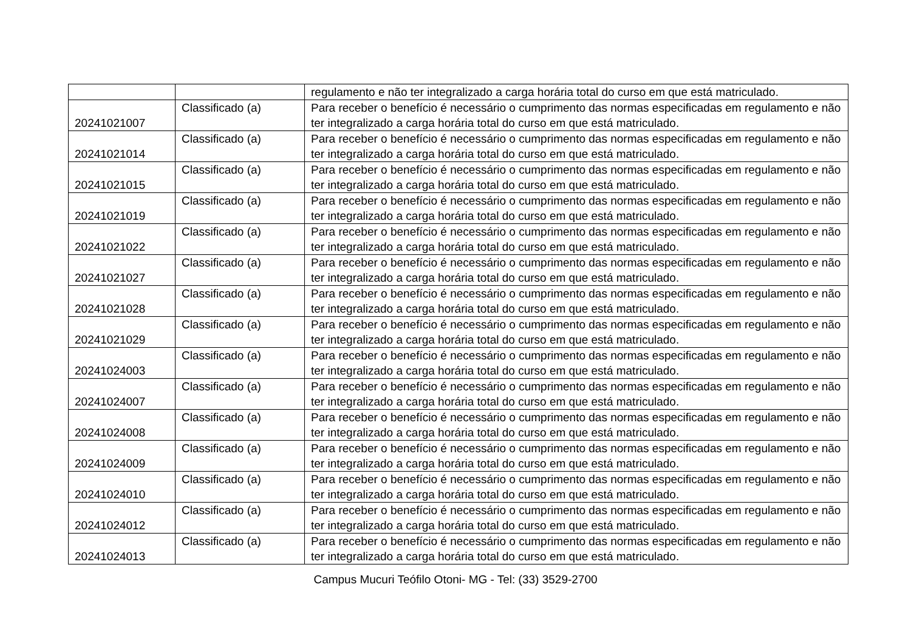| | | regulamento e não ter integralizado a carga horária total do curso em que está matriculado. |
| 20241021007 | Classificado (a) | Para receber o benefício é necessário o cumprimento das normas especificadas em regulamento e não ter integralizado a carga horária total do curso em que está matriculado. |
| 20241021014 | Classificado (a) | Para receber o benefício é necessário o cumprimento das normas especificadas em regulamento e não ter integralizado a carga horária total do curso em que está matriculado. |
| 20241021015 | Classificado (a) | Para receber o benefício é necessário o cumprimento das normas especificadas em regulamento e não ter integralizado a carga horária total do curso em que está matriculado. |
| 20241021019 | Classificado (a) | Para receber o benefício é necessário o cumprimento das normas especificadas em regulamento e não ter integralizado a carga horária total do curso em que está matriculado. |
| 20241021022 | Classificado (a) | Para receber o benefício é necessário o cumprimento das normas especificadas em regulamento e não ter integralizado a carga horária total do curso em que está matriculado. |
| 20241021027 | Classificado (a) | Para receber o benefício é necessário o cumprimento das normas especificadas em regulamento e não ter integralizado a carga horária total do curso em que está matriculado. |
| 20241021028 | Classificado (a) | Para receber o benefício é necessário o cumprimento das normas especificadas em regulamento e não ter integralizado a carga horária total do curso em que está matriculado. |
| 20241021029 | Classificado (a) | Para receber o benefício é necessário o cumprimento das normas especificadas em regulamento e não ter integralizado a carga horária total do curso em que está matriculado. |
| 20241024003 | Classificado (a) | Para receber o benefício é necessário o cumprimento das normas especificadas em regulamento e não ter integralizado a carga horária total do curso em que está matriculado. |
| 20241024007 | Classificado (a) | Para receber o benefício é necessário o cumprimento das normas especificadas em regulamento e não ter integralizado a carga horária total do curso em que está matriculado. |
| 20241024008 | Classificado (a) | Para receber o benefício é necessário o cumprimento das normas especificadas em regulamento e não ter integralizado a carga horária total do curso em que está matriculado. |
| 20241024009 | Classificado (a) | Para receber o benefício é necessário o cumprimento das normas especificadas em regulamento e não ter integralizado a carga horária total do curso em que está matriculado. |
| 20241024010 | Classificado (a) | Para receber o benefício é necessário o cumprimento das normas especificadas em regulamento e não ter integralizado a carga horária total do curso em que está matriculado. |
| 20241024012 | Classificado (a) | Para receber o benefício é necessário o cumprimento das normas especificadas em regulamento e não ter integralizado a carga horária total do curso em que está matriculado. |
| 20241024013 | Classificado (a) | Para receber o benefício é necessário o cumprimento das normas especificadas em regulamento e não ter integralizado a carga horária total do curso em que está matriculado. |
Campus Mucuri Teófilo Otoni- MG - Tel: (33) 3529-2700